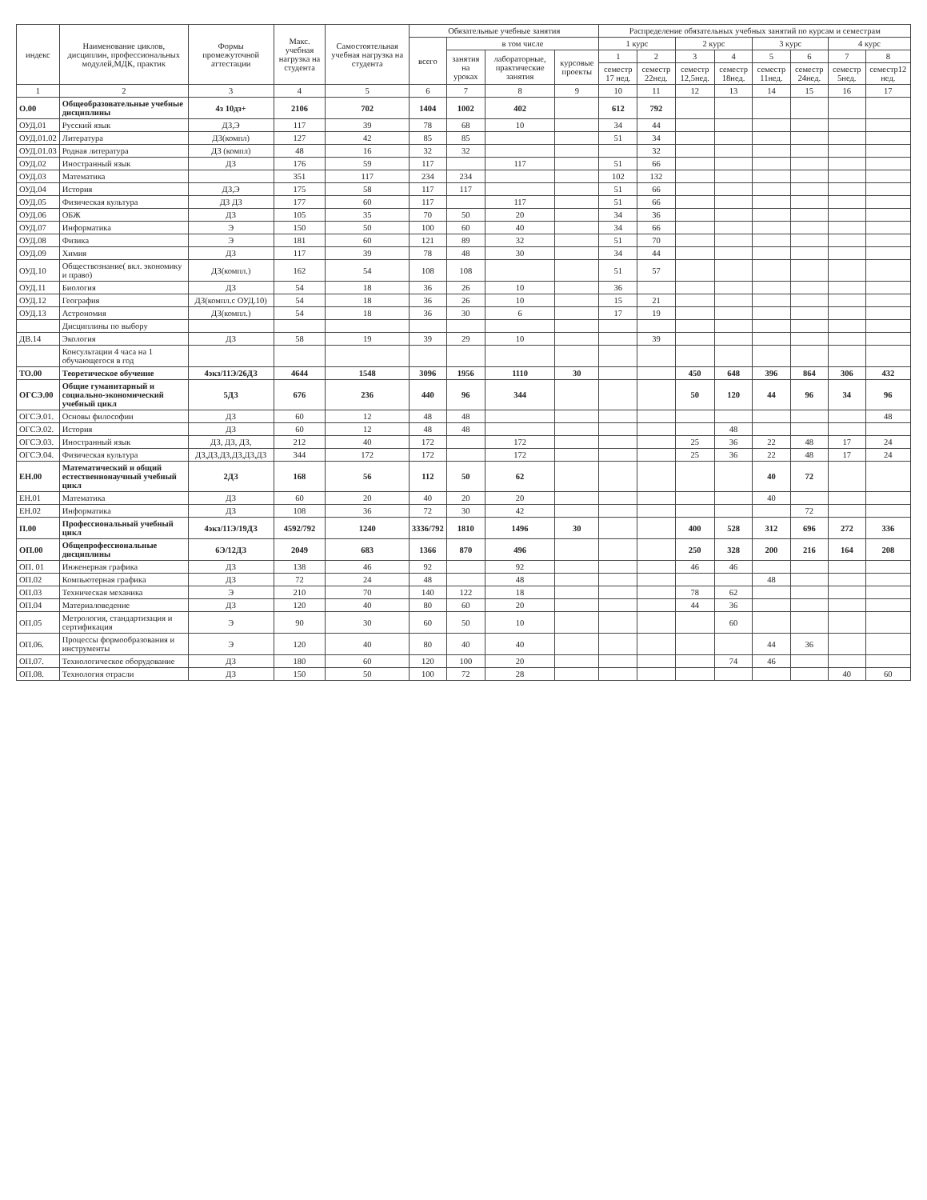| индекс | Наименование циклов, дисциплин, профессиональных модулей,МДК, практик | Формы промежуточной аттестации | Макс. учебная нагрузка на студента | Самостоятельная учебная нагрузка на студента | Обязательные учебные занятия | | | | Распределение обязательных учебных занятий по курсам и семестрам | | | | | | | |
| --- | --- | --- | --- | --- | --- | --- | --- | --- | --- | --- | --- | --- | --- | --- | --- | --- |
| | | | | | всего | в том числе | | | 1 курс | | 2 курс | | 3 курс | | 4 курс | |
| | | | | | | занятия на уроках | лабораторные, практические занятия | курсовые проекты | 1 | 2 | 3 | 4 | 5 | 6 | 7 | 8 |
| | | | | | | | | | семестр 17 нед. | семестр 22нед. | семестр 12,5нед. | семестр 18нед. | семестр 11нед. | семестр 24нед. | семестр 5нед. | семестр12 нед. |
| 1 | 2 | 3 | 4 | 5 | 6 | 7 | 8 | 9 | 10 | 11 | 12 | 13 | 14 | 15 | 16 | 17 |
| О.00 | Общеобразовательные учебные дисциплины | 4з 10дз+ | 2106 | 702 | 1404 | 1002 | 402 | | 612 | 792 | | | | | | |
| ОУД.01 | Русский язык | ДЗ,Э | 117 | 39 | 78 | 68 | 10 | | 34 | 44 | | | | | | |
| ОУД.01.02 | Литература | ДЗ(компл) | 127 | 42 | 85 | 85 | | | 51 | 34 | | | | | | |
| ОУД.01.03 | Родная литература | ДЗ (компл) | 48 | 16 | 32 | 32 | | | | 32 | | | | | | |
| ОУД.02 | Иностранный язык | ДЗ | 176 | 59 | 117 | | 117 | | 51 | 66 | | | | | | |
| ОУД.03 | Математика | | 351 | 117 | 234 | 234 | | | 102 | 132 | | | | | | |
| ОУД.04 | История | ДЗ,Э | 175 | 58 | 117 | 117 | | | 51 | 66 | | | | | | |
| ОУД.05 | Физическая культура | ДЗ ДЗ | 177 | 60 | 117 | | 117 | | 51 | 66 | | | | | | |
| ОУД.06 | ОБЖ | ДЗ | 105 | 35 | 70 | 50 | 20 | | 34 | 36 | | | | | | |
| ОУД.07 | Информатика | Э | 150 | 50 | 100 | 60 | 40 | | 34 | 66 | | | | | | |
| ОУД.08 | Физика | Э | 181 | 60 | 121 | 89 | 32 | | 51 | 70 | | | | | | |
| ОУД.09 | Химия | ДЗ | 117 | 39 | 78 | 48 | 30 | | 34 | 44 | | | | | | |
| ОУД.10 | Обществознание( вкл. экономику и право) | ДЗ(компл.) | 162 | 54 | 108 | 108 | | | 51 | 57 | | | | | | |
| ОУД.11 | Биология | ДЗ | 54 | 18 | 36 | 26 | 10 | | 36 | | | | | | | |
| ОУД.12 | География | ДЗ(компл.с ОУД.10) | 54 | 18 | 36 | 26 | 10 | | 15 | 21 | | | | | | |
| ОУД.13 | Астрономия | ДЗ(компл.) | 54 | 18 | 36 | 30 | 6 | | 17 | 19 | | | | | | |
| | Дисциплины по выбору | | | | | | | | | | | | | | | |
| ДВ.14 | Экология | ДЗ | 58 | 19 | 39 | 29 | 10 | | | 39 | | | | | | |
| | Консультации 4 часа на 1 обучающегося в год | | | | | | | | | | | | | | | |
| ТО.00 | Теоретическое обучение | 4экз/11Э/26ДЗ | 4644 | 1548 | 3096 | 1956 | 1110 | 30 | | | 450 | 648 | 396 | 864 | 306 | 432 |
| ОГСЭ.00 | Общие гуманитарный и социально-экономический учебный цикл | 5ДЗ | 676 | 236 | 440 | 96 | 344 | | | | 50 | 120 | 44 | 96 | 34 | 96 |
| ОГСЭ.01. | Основы философии | ДЗ | 60 | 12 | 48 | 48 | | | | | | | | | | 48 |
| ОГСЭ.02. | История | ДЗ | 60 | 12 | 48 | 48 | | | | | | 48 | | | | |
| ОГСЭ.03. | Иностранный язык | ДЗ, ДЗ, ДЗ, | 212 | 40 | 172 | | 172 | | | | 25 | 36 | 22 | 48 | 17 | 24 |
| ОГСЭ.04. | Физическая культура | ДЗ,ДЗ,ДЗ,ДЗ,ДЗ,ДЗ | 344 | 172 | 172 | | 172 | | | | 25 | 36 | 22 | 48 | 17 | 24 |
| ЕН.00 | Математический и общий естественнонаучный учебный цикл | 2ДЗ | 168 | 56 | 112 | 50 | 62 | | | | | | 40 | 72 | | |
| ЕН.01 | Математика | ДЗ | 60 | 20 | 40 | 20 | 20 | | | | | | 40 | | | |
| ЕН.02 | Информатика | ДЗ | 108 | 36 | 72 | 30 | 42 | | | | | | | 72 | | |
| П.00 | Профессиональный учебный цикл | 4экз/11Э/19ДЗ | 4592/792 | 1240 | 3336/792 | 1810 | 1496 | 30 | | | 400 | 528 | 312 | 696 | 272 | 336 |
| ОП.00 | Общепрофессиональные дисциплины | 6Э/12ДЗ | 2049 | 683 | 1366 | 870 | 496 | | | | 250 | 328 | 200 | 216 | 164 | 208 |
| ОП. 01 | Инженерная графика | ДЗ | 138 | 46 | 92 | | 92 | | | | 46 | 46 | | | | |
| ОП.02 | Компьютерная графика | ДЗ | 72 | 24 | 48 | | 48 | | | | | | 48 | | | |
| ОП.03 | Техническая механика | Э | 210 | 70 | 140 | 122 | 18 | | | | 78 | 62 | | | | |
| ОП.04 | Материаловедение | ДЗ | 120 | 40 | 80 | 60 | 20 | | | | 44 | 36 | | | | |
| ОП.05 | Метрология, стандартизация и сертификация | Э | 90 | 30 | 60 | 50 | 10 | | | | | 60 | | | | |
| ОП.06. | Процессы формообразования и инструменты | Э | 120 | 40 | 80 | 40 | 40 | | | | | | 44 | 36 | | |
| ОП.07. | Технологическое оборудование | ДЗ | 180 | 60 | 120 | 100 | 20 | | | | | 74 | 46 | | | |
| ОП.08. | Технология отрасли | ДЗ | 150 | 50 | 100 | 72 | 28 | | | | | | | | 40 | 60 |